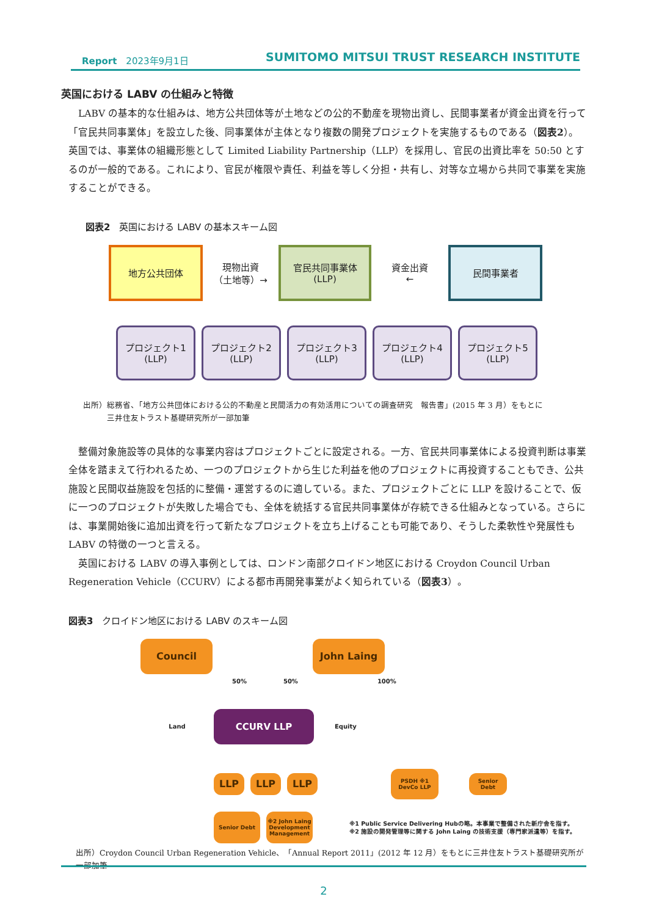Report　2023年9月1日 SUMITOMO MITSUI TRUST RESEARCH INSTITUTE
英国における LABV の仕組みと特徴
LABV の基本的な仕組みは、地方公共団体等が土地などの公的不動産を現物出資し、民間事業者が資金出資を行って「官民共同事業体」を設立した後、同事業体が主体となり複数の開発プロジェクトを実施するものである（図表2）。英国では、事業体の組織形態として Limited Liability Partnership（LLP）を採用し、官民の出資比率を 50:50 とするのが一般的である。これにより、官民が権限や責任、利益を等しく分担・共有し、対等な立場から共同で事業を実施することができる。
図表2　英国における LABV の基本スキーム図
地方公共団体
現物出資
（土地等）→
官民共同事業体
(LLP)
資金出資
←
民間事業者
プロジェクト1
(LLP)
プロジェクト2
(LLP)
プロジェクト3
(LLP)
プロジェクト4
(LLP)
プロジェクト5
(LLP)
出所）総務省、「地方公共団体における公的不動産と民間活力の有効活用についての調査研究　報告書」(2015 年 3 月）をもとに
　　　三井住友トラスト基礎研究所が一部加筆
整備対象施設等の具体的な事業内容はプロジェクトごとに設定される。一方、官民共同事業体による投資判断は事業全体を踏まえて行われるため、一つのプロジェクトから生じた利益を他のプロジェクトに再投資することもでき、公共施設と民間収益施設を包括的に整備・運営するのに適している。また、プロジェクトごとに LLP を設けることで、仮に一つのプロジェクトが失敗した場合でも、全体を統括する官民共同事業体が存続できる仕組みとなっている。さらには、事業開始後に追加出資を行って新たなプロジェクトを立ち上げることも可能であり、そうした柔軟性や発展性も LABV の特徴の一つと言える。
英国における LABV の導入事例としては、ロンドン南部クロイドン地区における Croydon Council Urban Regeneration Vehicle（CCURV）による都市再開発事業がよく知られている（図表3）。
図表3　クロイドン地区における LABV のスキーム図
Council John Laing
50% 50% 100%
Land
CCURV LLP
Equity
LLP LLP LLP
PSDH ※1
DevCo LLP
Senior
Debt
Senior Debt
※2 John Laing Development Management
※1 Public Service Delivering Hubの略。本事業で整備された新庁舎を指す。
※2 施設の開発管理等に関する John Laing の技術支援（専門家派遣等）を指す。
出所）Croydon Council Urban Regeneration Vehicle、「Annual Report 2011」(2012 年 12 月）をもとに三井住友トラスト基礎研究所が一部加筆
2